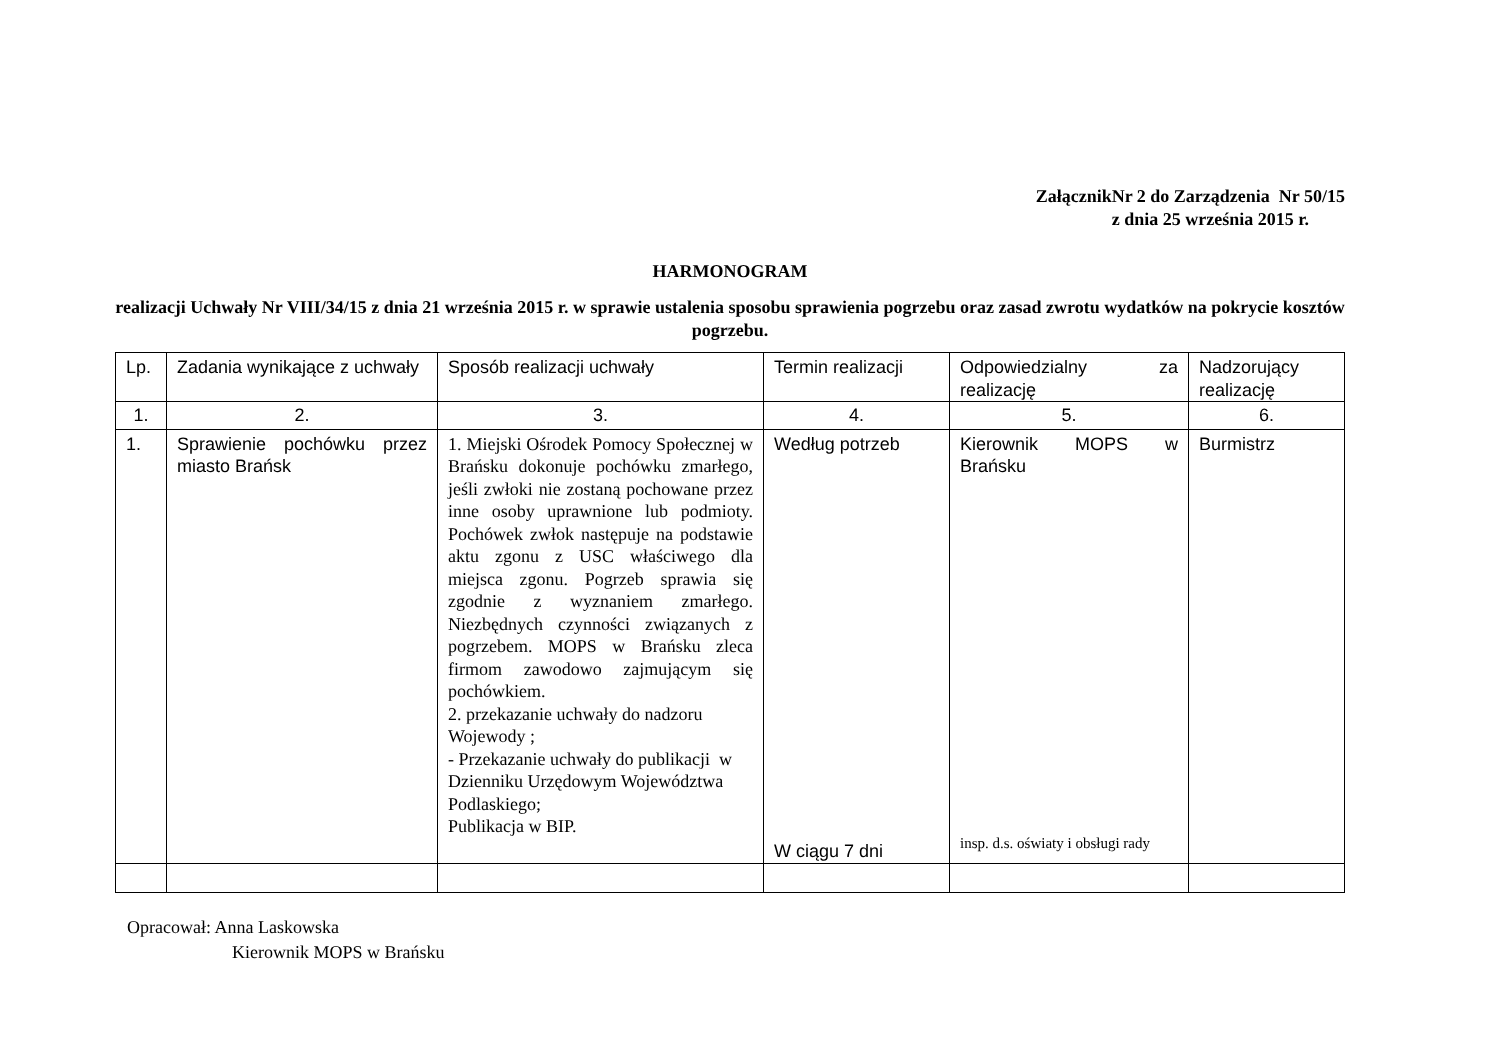ZałącznikNr 2 do Zarządzenia Nr 50/15
z dnia 25 września 2015 r.
HARMONOGRAM
realizacji Uchwały Nr VIII/34/15 z dnia 21 września 2015 r. w sprawie ustalenia sposobu sprawienia pogrzebu oraz zasad zwrotu wydatków na pokrycie kosztów pogrzebu.
| Lp. | Zadania wynikające z uchwały | Sposób realizacji uchwały | Termin realizacji | Odpowiedzialny za realizację | Nadzorujący realizację |
| 1. | 2. | 3. | 4. | 5. | 6. |
| 1. | Sprawienie pochówku przez miasto Brańsk | 1. Miejski Ośrodek Pomocy Społecznej w Brańsku dokonuje pochówku zmarłego, jeśli zwłoki nie zostaną pochowane przez inne osoby uprawnione lub podmioty. Pochówek zwłok następuje na podstawie aktu zgonu z USC właściwego dla miejsca zgonu. Pogrzeb sprawia się zgodnie z wyznaniem zmarłego. Niezbędnych czynności związanych z pogrzebem. MOPS w Brańsku zleca firmom zawodowo zajmującym się pochówkiem. 2. przekazanie uchwały do nadzoru Wojewody ; - Przekazanie uchwały do publikacji w Dzienniku Urzędowym Województwa Podlaskiego; Publikacja w BIP. | Według potrzeb W ciągu 7 dni | Kierownik MOPS w Brańsku insp. d.s. oświaty i obsługi rady | Burmistrz |
Opracował: Anna Laskowska
Kierownik MOPS w Brańsku